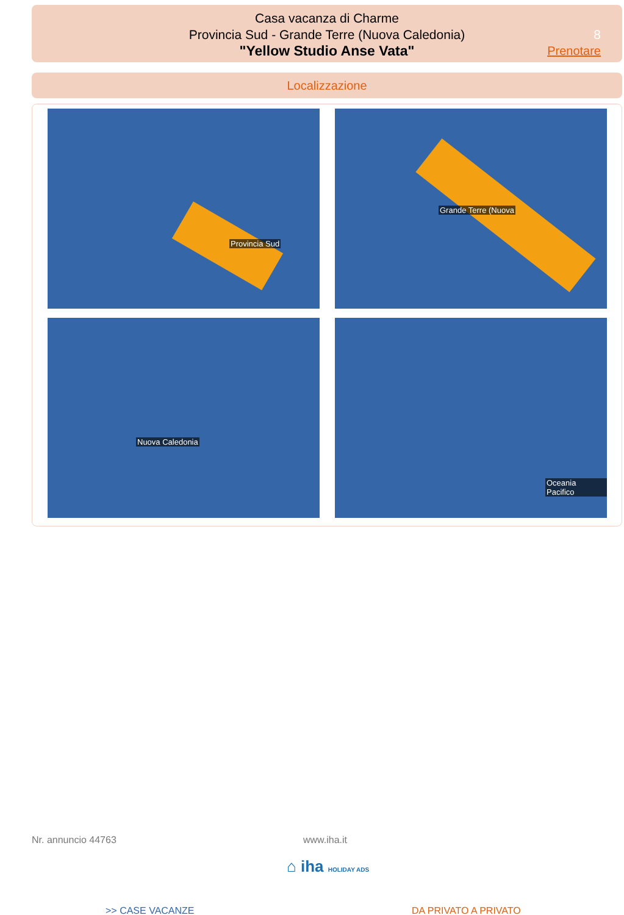Casa vacanza di Charme
Provincia Sud - Grande Terre (Nuova Caledonia)
"Yellow Studio Anse Vata"
8
Prenotare
Localizzazione
Provincia Sud
Grande Terre (Nuova
Nuova Caledonia
Oceania Pacifico
Nr. annuncio 44763 www.iha.it
⌂ iha HOLIDAY ADS
>> CASE VACANZE DA PRIVATO A PRIVATO